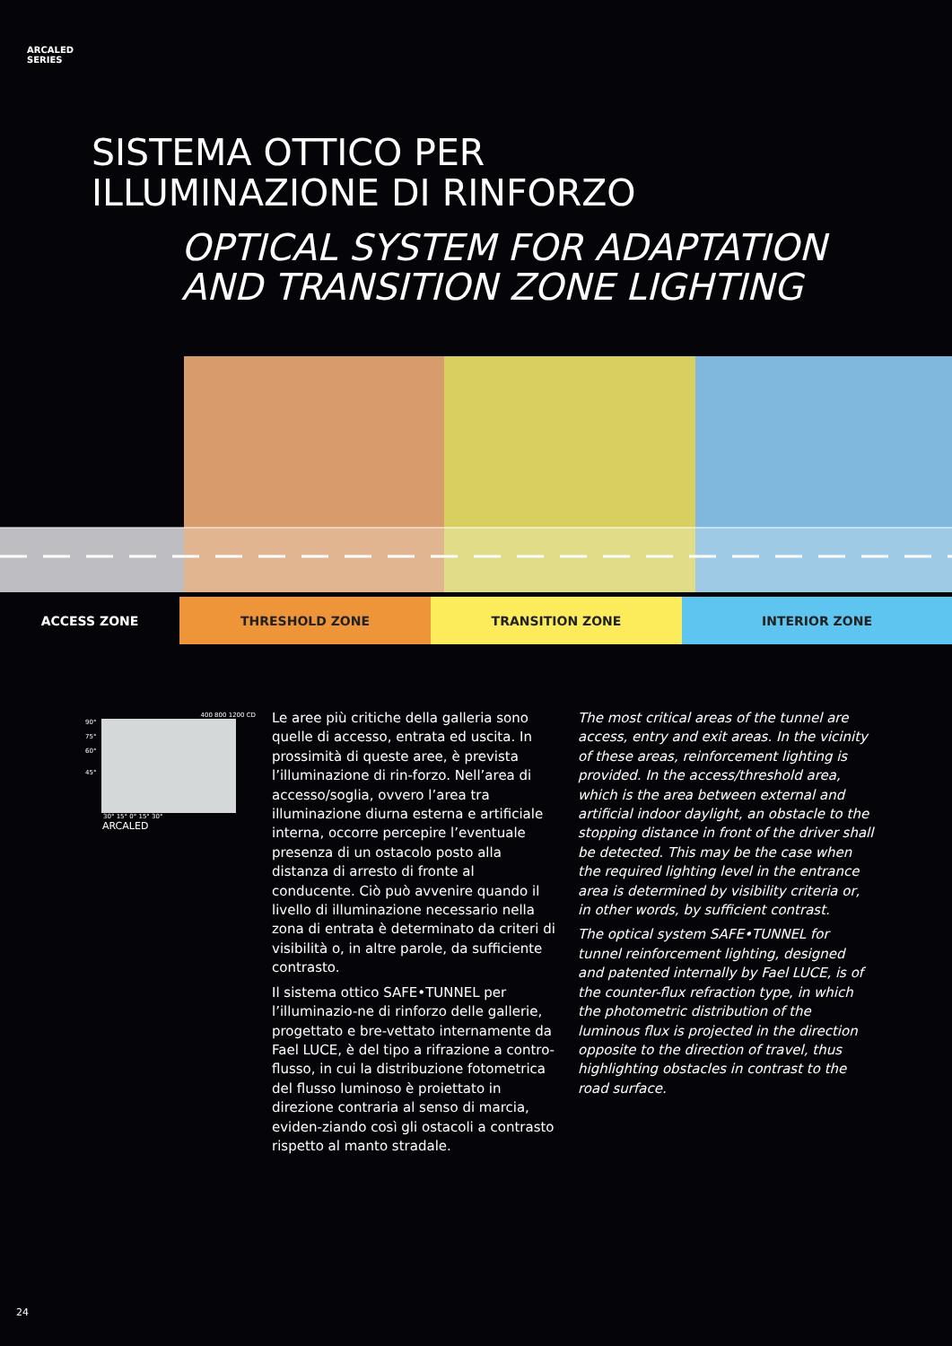ARCALED
SERIES
SISTEMA OTTICO PER
ILLUMINAZIONE DI RINFORZO
OPTICAL SYSTEM FOR ADAPTATION
AND TRANSITION ZONE LIGHTING
ACCESS ZONE THRESHOLD ZONE TRANSITION ZONE INTERIOR ZONE
400 800 1200 CD
90°
75°
60°
45°
30° 15° 0° 15° 30°
ARCALED
Le aree più critiche della galleria sono quelle di accesso, entrata ed uscita. In prossimità di queste aree, è prevista l’illuminazione di rin-forzo. Nell’area di accesso/soglia, ovvero l’area tra illuminazione diurna esterna e artificiale interna, occorre percepire l’eventuale presenza di un ostacolo posto alla distanza di arresto di fronte al conducente. Ciò può avvenire quando il livello di illuminazione necessario nella zona di entrata è determinato da criteri di visibilità o, in altre parole, da sufficiente contrasto.
Il sistema ottico SAFE•TUNNEL per l’illuminazio-ne di rinforzo delle gallerie, progettato e bre-vettato internamente da Fael LUCE, è del tipo a rifrazione a contro-flusso, in cui la distribuzione fotometrica del flusso luminoso è proiettato in direzione contraria al senso di marcia, eviden-ziando così gli ostacoli a contrasto rispetto al manto stradale.
The most critical areas of the tunnel are access, entry and exit areas. In the vicinity of these areas, reinforcement lighting is provided. In the access/threshold area, which is the area between external and artificial indoor daylight, an obstacle to the stopping distance in front of the driver shall be detected. This may be the case when the required lighting level in the entrance area is determined by visibility criteria or, in other words, by sufficient contrast.
The optical system SAFE•TUNNEL for tunnel reinforcement lighting, designed and patented internally by Fael LUCE, is of the counter-flux refraction type, in which the photometric distribution of the luminous flux is projected in the direction opposite to the direction of travel, thus highlighting obstacles in contrast to the road surface.
24